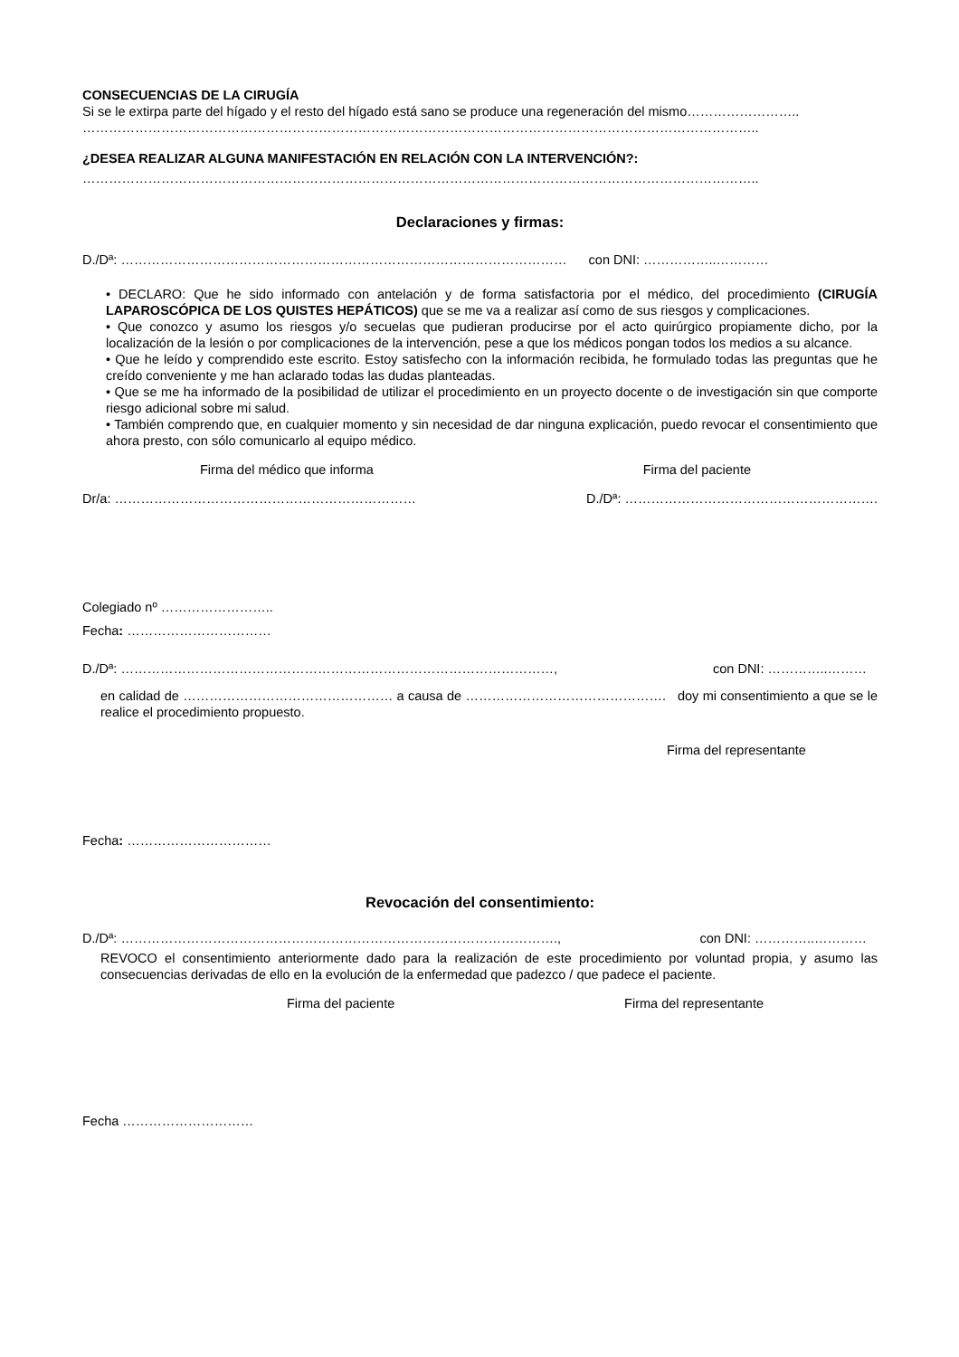CONSECUENCIAS DE LA CIRUGÍA
Si se le extirpa parte del hígado y el resto del hígado está sano se produce una regeneración del mismo……………………..
………………………………………………………………………………………………………………………………………..
¿DESEA REALIZAR ALGUNA MANIFESTACIÓN EN RELACIÓN CON LA INTERVENCIÓN?:
………………………………………………………………………………………………………………………………………..
Declaraciones y firmas:
D./Dª: ………………………………………………………………………………………… con DNI: ……………..…………
• DECLARO: Que he sido informado con antelación y de forma satisfactoria por el médico, del procedimiento (CIRUGÍA LAPAROSCÓPICA DE LOS QUISTES HEPÁTICOS) que se me va a realizar así como de sus riesgos y complicaciones.
• Que conozco y asumo los riesgos y/o secuelas que pudieran producirse por el acto quirúrgico propiamente dicho, por la localización de la lesión o por complicaciones de la intervención, pese a que los médicos pongan todos los medios a su alcance.
• Que he leído y comprendido este escrito. Estoy satisfecho con la información recibida, he formulado todas las preguntas que he creído conveniente y me han aclarado todas las dudas planteadas.
• Que se me ha informado de la posibilidad de utilizar el procedimiento en un proyecto docente o de investigación sin que comporte riesgo adicional sobre mi salud.
• También comprendo que, en cualquier momento y sin necesidad de dar ninguna explicación, puedo revocar el consentimiento que ahora presto, con sólo comunicarlo al equipo médico.
Firma del médico que informa Firma del paciente
Dr/a: …………………………………………………………… D./Dª: ………………………………………………….
Colegiado nº ……………………..
Fecha: ……………………………
D./Dª: ………………………………………………………………………………………, con DNI: …………..………
en calidad de ………………………………………… a causa de ………………………………………. doy mi consentimiento a que se le realice el procedimiento propuesto.
Firma del representante
Fecha: ……………………………
Revocación del consentimiento:
D./Dª: ………………………………………………………………………………………., con DNI: …………..…………
REVOCO el consentimiento anteriormente dado para la realización de este procedimiento por voluntad propia, y asumo las consecuencias derivadas de ello en la evolución de la enfermedad que padezco / que padece el paciente.
Firma del paciente Firma del representante
Fecha …………………………